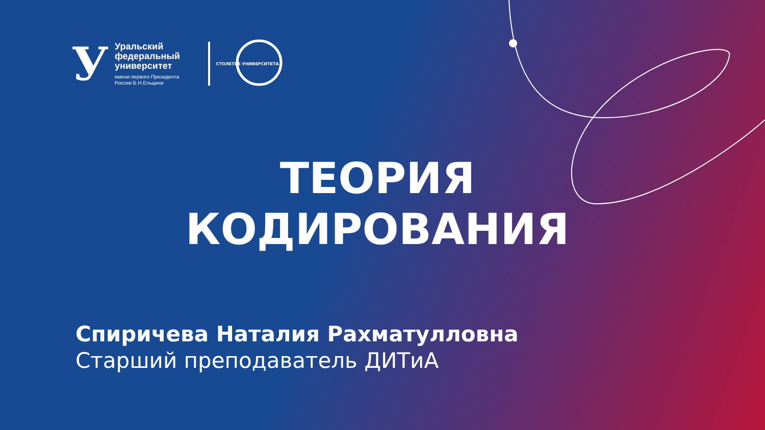У
Уральский
федеральный
университет
имени первого Президента
России Б.Н.Ельцина
СТОЛЕТИЕ УНИВЕРСИТЕТА
ТЕОРИЯ
КОДИРОВАНИЯ
Спиричева Наталия Рахматулловна
Старший преподаватель ДИТиА